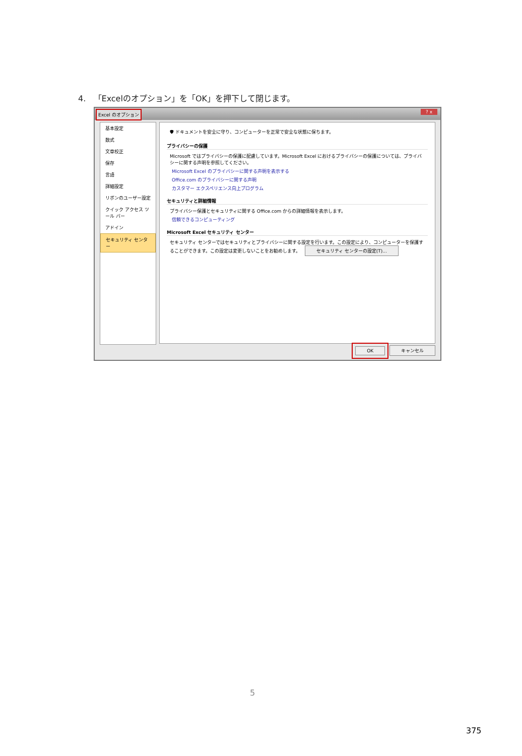4. 「Excelのオプション」を「OK」を押下して閉じます。
Excel のオプション
? x
基本設定
数式
文章校正
保存
言語
詳細設定
リボンのユーザー設定
クイック アクセス ツール バー
アドイン
セキュリティ センター
🛡 ドキュメントを安全に守り、コンピューターを正常で安全な状態に保ちます。
プライバシーの保護
Microsoft ではプライバシーの保護に配慮しています。Microsoft Excel におけるプライバシーの保護については、プライバシーに関する声明を参照してください。
Microsoft Excel のプライバシーに関する声明を表示する
Office.com のプライバシーに関する声明
カスタマー エクスペリエンス向上プログラム
セキュリティと詳細情報
プライバシー保護とセキュリティに関する Office.com からの詳細情報を表示します。
信頼できるコンピューティング
Microsoft Excel セキュリティ センター
セキュリティ センターではセキュリティとプライバシーに関する設定を行います。この設定により、コンピューターを保護することができます。この設定は変更しないことをお勧めします。 セキュリティ センターの設定(T)...
OK キャンセル
5
375